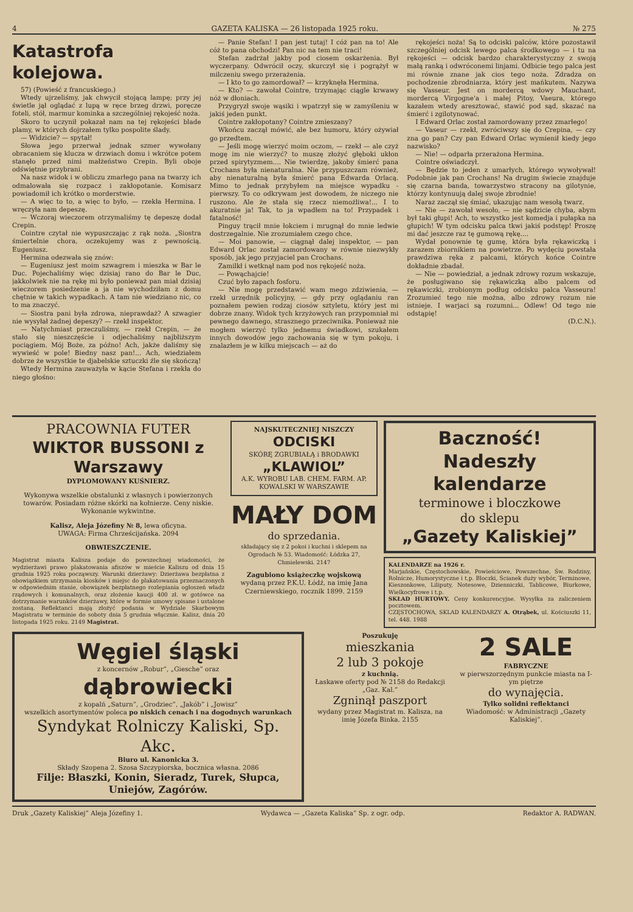4 GAZETA KALISKA — 26 listopada 1925 roku. № 275
Katastrofa kolejowa.
57) (Powieść z francuskiego.)
Wtedy ujrzeliśmy, jak chwycił stojącą lampę; przy jej świetle jął oglądać z lupą w ręce brzeg drzwi, poręcze foteli, stół, marmur kominka a szczególniej rękojeść noża.
Skoro to uczynił pokazał nam na tej rękojeści blade plamy, w których dojrzałem tylko pospolite ślady.
— Widzicie? — spytał!
Słowa jego przerwał jednak szmer wywołany obracaniem się klucza w drzwiach domu i wkrótce potem stanęło przed nimi małżeństwo Crepin. Byli oboje odświętnie przybrani.
Na nasz widok i w obliczu zmarłego pana na twarzy ich odmalowała się rozpacz i zakłopotanie. Komisarz powiadomił ich krótko o morderstwie.
— A więc to to, a więc to było, — rzekła Hermina. I wręczyła nam depeszę.
— Wczoraj wieczorem otrzymaliśmy tę depeszę dodał Crepin.
Cointre czytał nie wypuszczając z rąk noża. „Siostra śmiertelnie chora, oczekujemy was z pewnością. Eugeniusz.
Hermina odezwała się znów:
— Eugeniusz jest moim szwagrem i mieszka w Bar le Duc. Pojechaliśmy więc dzisiaj rano do Bar le Duc, jakkolwiek nie na rękę mi było ponieważ pan miał dzisiaj wieczorem posiedzenie a ja nie wychodziłam z domu chętnie w takich wypadkach. A tam nie wiedziano nic, co to ma znaczyć.
— Siostra pani była zdrowa, nieprawdaż? A szwagier nie wysyłał żadnej depeszy? — rzekł inspektor.
— Natychmiast przeczuliśmy, — rzekł Crepin, — że stało się nieszczęście i odjechaliśmy najbliższym pociągiem. Mój Boże, za późno! Ach, jakże daliśmy się wywieść w pole! Biedny nasz pan!... Ach, wiedziałem dobrze że wszystkie te djabelskie sztuczki źle się skończą!
Wtedy Hermina zauważyła w kącie Stefana i rzekła do niego głośno:
— Panie Stefan! I pan jest tutaj! I cóż pan na to! Ale cóż to pana obchodzi! Pan nic na tem nie traci!
Stefan zadrżał jakby pod ciosem oskarżenia. Był wyczerpany. Odwrócił oczy, skurczył się i pogrążył w milczeniu swego przerażenia.
— I kto to go zamordował? — krzyknęła Hermina.
— Kto? — zawołał Cointre, trzymając ciągle krwawy nóż w dłoniach.
Przygryzł swoje wąsiki i wpatrzył się w zamyśleniu w jakiś jeden punkt.
Cointre zakłopotany? Cointre zmieszany?
Wkońcu zaczął mówić, ale bez humoru, który ożywiał go przedtem.
— Jeśli mogę wierzyć moim oczom, — rzekł — ale czyż mogę im nie wierzyć? to muszę złożyć głęboki ukłon przed spirytyzmem.... Nie twierdzę, jakoby śmierć pana Crochans była nienaturalna. Nie przypuszczam również, aby nienaturalną była śmierć pana Edwarda Orlacą. Mimo to jednak przybyłem na miejsce wypadku - pierwszy. To co odkrywam jest dowodem, że niczego nie ruszono. Ale że stała się rzecz niemożliwa!... I to akuratnie ja! Tak, to ja wpadłem na to! Przypadek i fatalność!
Pinguy trącił mnie łokciem i mrugnął do mnie ledwie dostrzegalnie. Nie zrozumiałem czego chce.
— Moi panowie, — ciągnął dalej inspektor, — pan Edward Orlac został zamordowany w równie niezwykły sposób, jak jego przyjaciel pan Crochans.
Zamilkł i wetknął nam pod nos rękojeść noża.
— Powąchajcie!
Czuć było zapach fosforu.
— Nie mogę przedstawić wam mego zdziwienia, — rzekł urzędnik policyjny, — gdy przy oglądaniu ran poznałem pewien rodzaj ciosów sztyletu, który jest mi dobrze znany. Widok tych krzyżowych ran przypomniał mi pewnego dawnego, strasznego przeciwnika. Ponieważ nie mogłem wierzyć tylko jednemu świadkowi, szukałem innych dowodów jego zachowania się w tym pokoju, i znalazłem je w kilku miejscach — aż do
rękojeści noża! Są to odciski palców, które pozostawił szczególniej odcisk lewego palca środkowego — i tu na rękojeści — odcisk bardzo charakterystyczny z swoją małą ranką i odwróconemi linjami. Odbicie tego palca jest mi równie znane jak cios tego noża. Zdradza on pochodzenie zbrodniarza, który jest mańkutem. Nazywa się Vasseur. Jest on mordercą wdowy Mauchant, mordercą Virgogne'a i małej Pitoy, Vaeura, którego kazałem wtedy aresztować, stawić pod sąd, skazać na śmierć i zgilotynować.
I Edward Orlac został zamordowany przez zmarłego!
— Vaseur — rzekł, zwróciwszy się do Crepina, — czy zna go pan? Czy pan Edward Orlac wymienił kiedy jego nazwisko?
— Nie! — odparła przerażona Hermina.
Cointre oświadczył.
— Będzie to jeden z umarłych, którego wywoływał! Podobnie jak pan Crochans! Na drugim świecie znajduje się czarna banda, towarzystwo stracony na gilotynie, którzy kontynuują dalej swoje zbrodnie!
Naraz zaczął się śmiać, ukazując nam wesołą twarz.
— Nie — zawołał wesoło, — nie sądzicie chyba, abym był taki głupi! Ach, to wszystko jest komedja i pułapka na głupich! W tym odcisku palca tkwi jakiś podstęp! Proszę mi dać jeszcze raz tę gumową rękę....
Wydał ponownie tę gumę, która była rękawiczką i zarazem zbiornikiem na powietrze. Po wydęciu powstała prawdziwa ręka z palcami, których końce Cointre dokładnie zbadał.
— Nie — powiedział, a jednak zdrowy rozum wskazuje, że posługiwano się rękawiczką albo palcem od rękawiczki, zrobionym podług odcisku palca Vasseura! Zrozumieć tego nie można, albo zdrowy rozum nie istnieje. I warjaci są rozumni... Odlew! Od tego nie odstąpię!
(D.C.N.).
PRACOWNIA FUTER
WIKTOR BUSSONI z Warszawy
DYPLOMOWANY KUŚNIERZ.
Wykonywa wszelkie obstalunki z własnych i powierzonych towarów. Posiadam różne skórki na kołnierze. Ceny niskie. Wykonanie wykwintne.
Kalisz, Aleja Józefiny № 8, lewa oficyna.
UWAGA: Firma Chrześcijańska. 2094
OBWIESZCZENIE.
Magistrat miasta Kalisza podaje do powszechnej wiadomości, że wydzierżawi prawo plakatowania afiszów w mieście Kaliszu od dnia 15 grudnia 1925 roku począwszy. Warunki dzierżawy: Dzierżawa bezpłatna z obowiązkiem utrzymania kiosków i miejsc do plakatowania przeznaczonych w odpowiednim stanie, obowiązek bezpłatnego rozlepiania ogłoszeń władz rządowych i komunalnych, oraz złożenie kaucji 400 zł. w gotówce na dotrzymanie warunków dzierżawy, które w formie umowy spisane i ustalone zostaną. Reflektanci mają złożyć podania w Wydziale Skarbowym Magistratu w terminie do soboty dnia 5 grudnia włącznie. Kalisz, dnia 20 listopada 1925 roku. 2149 Magistrat.
NAJSKUTECZNIEJ NISZCZY
ODCISKI
SKÓRĘ ZGRUBIAŁĄ i BRODAWKI
„KLAWIOL”
A.K. WYROBU LAB. CHEM. FARM. AP. KOWALSKI W WARSZAWIE
MAŁY DOM
do sprzedania.
składający się z 2 pokoi i kuchni i sklepem na Ogrodach № 53. Wiadomość: Łódzka 27, Chmielewski. 2147
Zagubiono książeczkę wojskową
wydaną przez P.K.U. Łódź, na imię Jana Czerniewskiego, rocznik 1899. 2159
Baczność!
Nadeszły kalendarze
terminowe i bloczkowe
do sklepu
„Gazety Kaliskiej”
KALENDARZE na 1926 r.
Marjańskie, Częstochowskie, Powieściowe, Powszechne, Św. Rodziny, Rolnicze, Humorystyczne i t.p. Bloczki, Ścianek duży wybór, Terminowe, Kieszonkowe, Liliputy, Notesowe, Dzienniczki, Tablicowe, Biurkowe, Wielkocyfrowe i t.p.
SKŁAD HURTOWY. Ceny konkurencyjne. Wysyłka za zaliczeniem pocztowem.
CZĘSTOCHOWA, SKLAD KALENDARZY A. Otrąbek, ul. Kościuszki 11, tel. 448. 1988
Węgiel śląski
z koncernów „Robur”, „Giesche” oraz
dąbrowiecki
z kopalń „Saturn”, „Grodziec”, „Jakób” i „Jowisz”
wszelkich asortymentów poleca po niskich cenach i na dogodnych warunkach
Syndykat Rolniczy Kaliski, Sp. Akc.
Biuro ul. Kanonicka 3.
Składy Szopena 2. Szosa Szczypiorska, bocznica własna. 2086
Filje: Błaszki, Konin, Sieradz, Turek, Słupca, Uniejów, Zagórów.
Poszukuję
mieszkania
2 lub 3 pokoje
z kuchnią.
Łaskawe oferty pod № 2158 do Redakcji „Gaz. Kal.”
Zgninął paszport
wydany przez Magistrat m. Kalisza, na imię Józefa Binka. 2155
2 SALE
FABRYCZNE
w pierwszorzędnym punkcie miasta na I-ym piętrze
do wynajęcia.
Tylko solidni reflektanci
Wiadomość: w Administracji „Gazety Kaliskiej”.
Druk „Gazety Kaliskiej” Aleja Józefiny 1. Wydawca — „Gazeta Kaliska” Sp. z ogr. odp. Redaktor A. RADWAN.